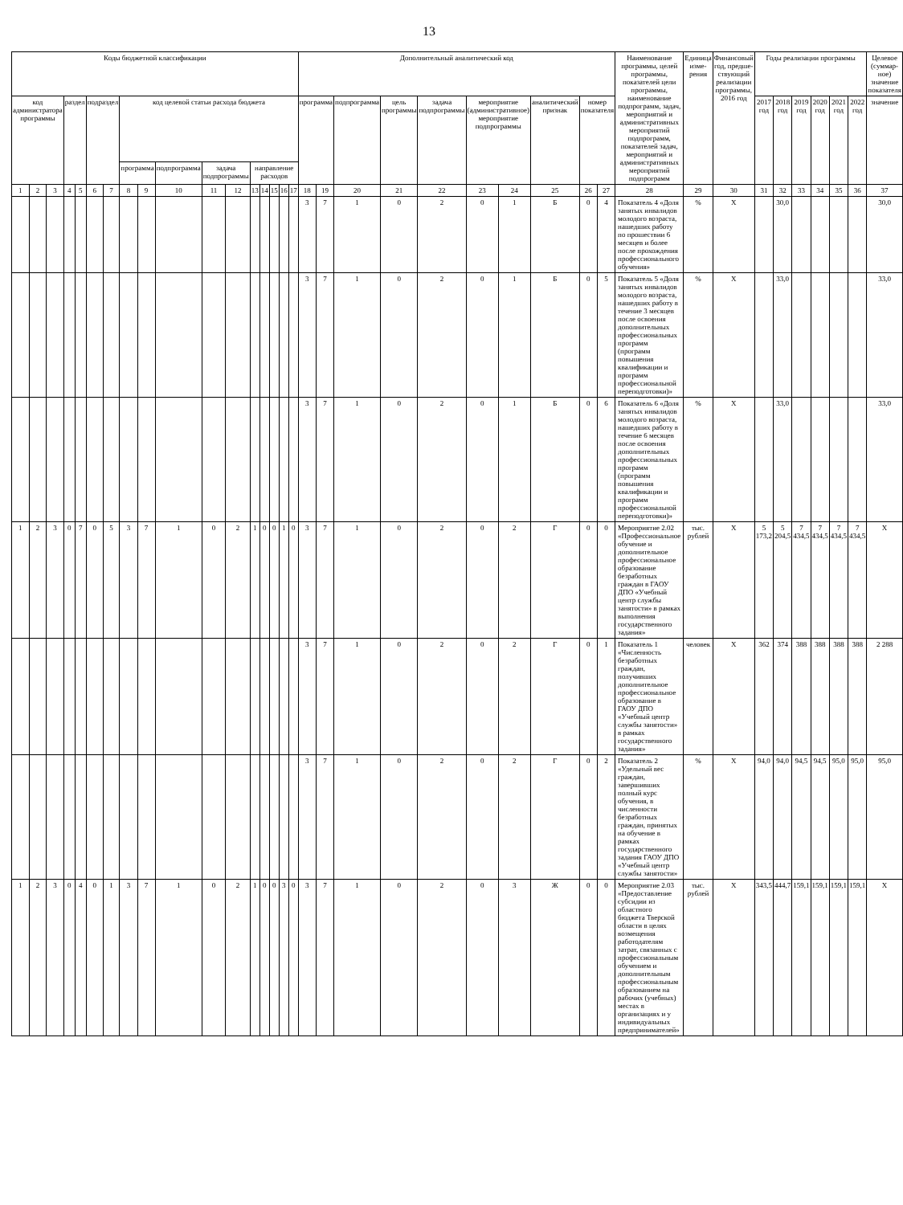13
| Коды бюджетной классификации | | | | | | | | | | | | | | | | | Дополнительный аналитический код | | | | | | | | | | Наименование программы, целей программы, показателей цели программы, наименование подпрограмм, задач, мероприятий и административных мероприятий подпрограмм, показателей задач, мероприятий и административных мероприятий подпрограмм | Единица изме-рения | Финансовый год, предше-ствующий реализации программы, 2016 год | Годы реализации программы | | | | | | Целевое (суммар-ное) значение показателя |
| --- | --- | --- | --- | --- | --- | --- | --- | --- | --- | --- | --- | --- | --- | --- | --- | --- | --- | --- | --- | --- | --- | --- | --- | --- | --- | --- | --- | --- | --- | --- | --- | --- | --- | --- | --- | --- |
| код администратора программы | | | раздел | | подраздел | | код целевой статьи расхода бюджета | | | | | | | | | | программа | | подпрограмма | цель программы | задача подпрограммы | мероприятие (административное) мероприятие подпрограммы | | аналитический признак | номер показателя | | | | | 2017 год | 2018 год | 2019 год | 2020 год | 2021 год | 2022 год | значение |
| | | | | | | | программа | | подпрограмма | задача подпрограммы | | направление расходов | | | | | | | | | | | | | | | | | | | | | | | | |
| 1 | 2 | 3 | 4 | 5 | 6 | 7 | 8 | 9 | 10 | 11 | 12 | 13 | 14 | 15 | 16 | 17 | 18 | 19 | 20 | 21 | 22 | 23 | 24 | 25 | 26 | 27 | 28 | 29 | 30 | 31 | 32 | 33 | 34 | 35 | 36 | 37 |
| | | | | | | | | | | | | | | | | | 3 | 7 | 1 | 0 | 2 | 0 | 1 | Б | 0 | 4 | Показатель 4 «Доля занятых инвалидов молодого возраста, нашедших работу по прошествии 6 месяцев и более после прохождения профессионального обучения» | % | X | | 30,0 | | | | | 30,0 |
| | | | | | | | | | | | | | | | | | 3 | 7 | 1 | 0 | 2 | 0 | 1 | Б | 0 | 5 | Показатель 5 «Доля занятых инвалидов молодого возраста, нашедших работу в течение 3 месяцев после освоения дополнительных профессиональных программ (программ повышения квалификации и программ профессиональной переподготовки)» | % | X | | 33,0 | | | | | 33,0 |
| | | | | | | | | | | | | | | | | | 3 | 7 | 1 | 0 | 2 | 0 | 1 | Б | 0 | 6 | Показатель 6 «Доля занятых инвалидов молодого возраста, нашедших работу в течение 6 месяцев после освоения дополнительных профессиональных программ (программ повышения квалификации и программ профессиональной переподготовки)» | % | X | | 33,0 | | | | | 33,0 |
| 1 | 2 | 3 | 0 | 7 | 0 | 5 | 3 | 7 | 1 | 0 | 2 | 1 | 0 | 0 | 1 | 0 | 3 | 7 | 1 | 0 | 2 | 0 | 2 | Г | 0 | 0 | Мероприятие 2.02 «Профессиональное обучение и дополнительное профессиональное образование безработных граждан в ГАОУ ДПО «Учебный центр службы занятости» в рамках выполнения государственного задания» | тыс. рублей | X | 5 173,2 | 5 204,5 | 7 434,5 | 7 434,5 | 7 434,5 | 7 434,5 | X |
| | | | | | | | | | | | | | | | | | 3 | 7 | 1 | 0 | 2 | 0 | 2 | Г | 0 | 1 | Показатель 1 «Численность безработных граждан, получивших дополнительное профессиональное образование в ГАОУ ДПО «Учебный центр службы занятости» в рамках государственного задания» | человек | X | 362 | 374 | 388 | 388 | 388 | 388 | 2 288 |
| | | | | | | | | | | | | | | | | | 3 | 7 | 1 | 0 | 2 | 0 | 2 | Г | 0 | 2 | Показатель 2 «Удельный вес граждан, завершивших полный курс обучения, в численности безработных граждан, принятых на обучение в рамках государственного задания ГАОУ ДПО «Учебный центр службы занятости» | % | X | 94,0 | 94,0 | 94,5 | 94,5 | 95,0 | 95,0 | 95,0 |
| 1 | 2 | 3 | 0 | 4 | 0 | 1 | 3 | 7 | 1 | 0 | 2 | 1 | 0 | 0 | 3 | 0 | 3 | 7 | 1 | 0 | 2 | 0 | 3 | Ж | 0 | 0 | Мероприятие 2.03 «Предоставление субсидии из областного бюджета Тверской области в целях возмещения работодателям затрат, связанных с профессиональным обучением и дополнительным профессиональным образованием на рабочих (учебных) местах в организациях и у индивидуальных предпринимателей» | тыс. рублей | X | 343,5 | 444,7 | 159,1 | 159,1 | 159,1 | 159,1 | X |